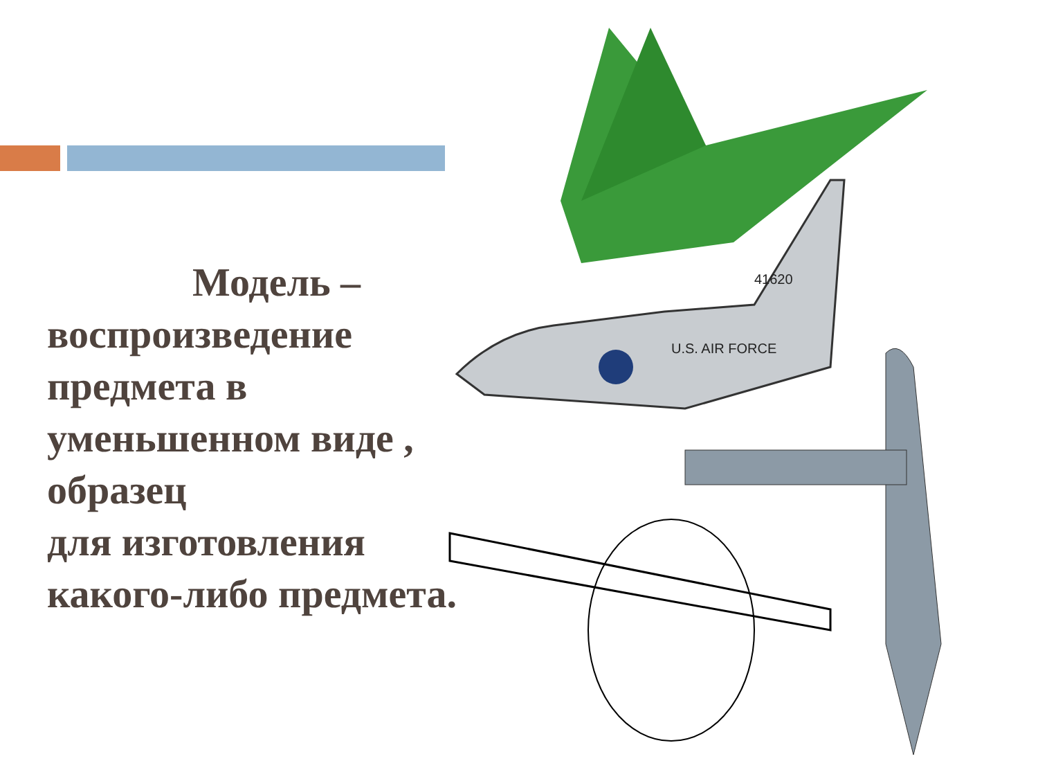Модель –
воспроизведение предмета в уменьшенном виде , образец
для изготовления какого-либо предмета.
41620
U.S. AIR FORCE